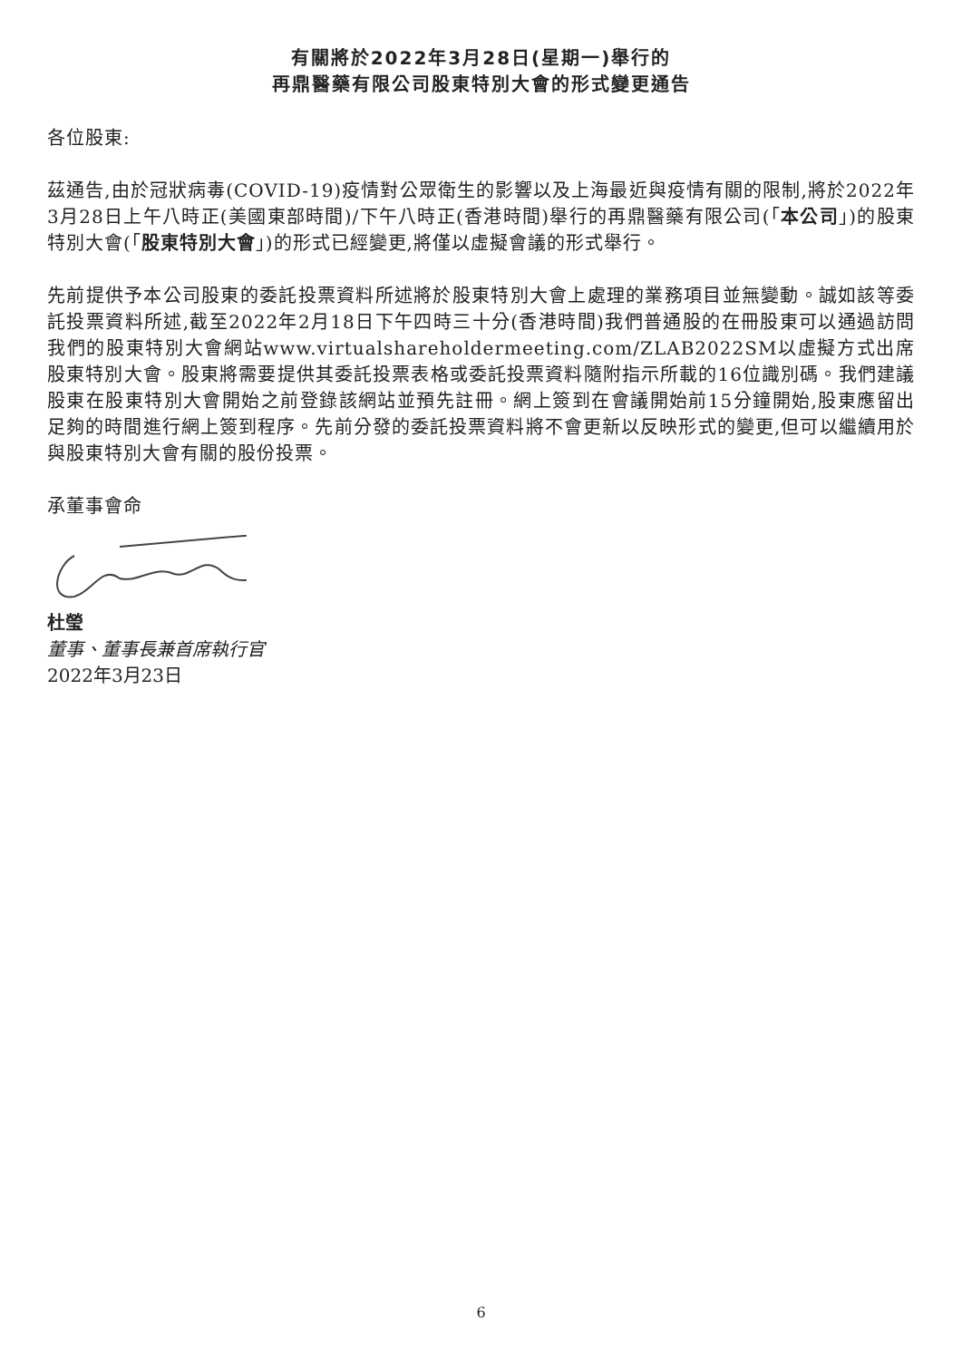有關將於2022年3月28日(星期一)舉行的
再鼎醫藥有限公司股東特別大會的形式變更通告
各位股東:
茲通告,由於冠狀病毒(COVID-19)疫情對公眾衛生的影響以及上海最近與疫情有關的限制,將於2022年3月28日上午八時正(美國東部時間)/下午八時正(香港時間)舉行的再鼎醫藥有限公司(「本公司」)的股東特別大會(「股東特別大會」)的形式已經變更,將僅以虛擬會議的形式舉行。
先前提供予本公司股東的委託投票資料所述將於股東特別大會上處理的業務項目並無變動。誠如該等委託投票資料所述,截至2022年2月18日下午四時三十分(香港時間)我們普通股的在冊股東可以通過訪問我們的股東特別大會網站www.virtualshareholdermeeting.com/ZLAB2022SM以虛擬方式出席股東特別大會。股東將需要提供其委託投票表格或委託投票資料隨附指示所載的16位識別碼。我們建議股東在股東特別大會開始之前登錄該網站並預先註冊。網上簽到在會議開始前15分鐘開始,股東應留出足夠的時間進行網上簽到程序。先前分發的委託投票資料將不會更新以反映形式的變更,但可以繼續用於與股東特別大會有關的股份投票。
承董事會命
杜瑩
董事、董事長兼首席執行官
2022年3月23日
6